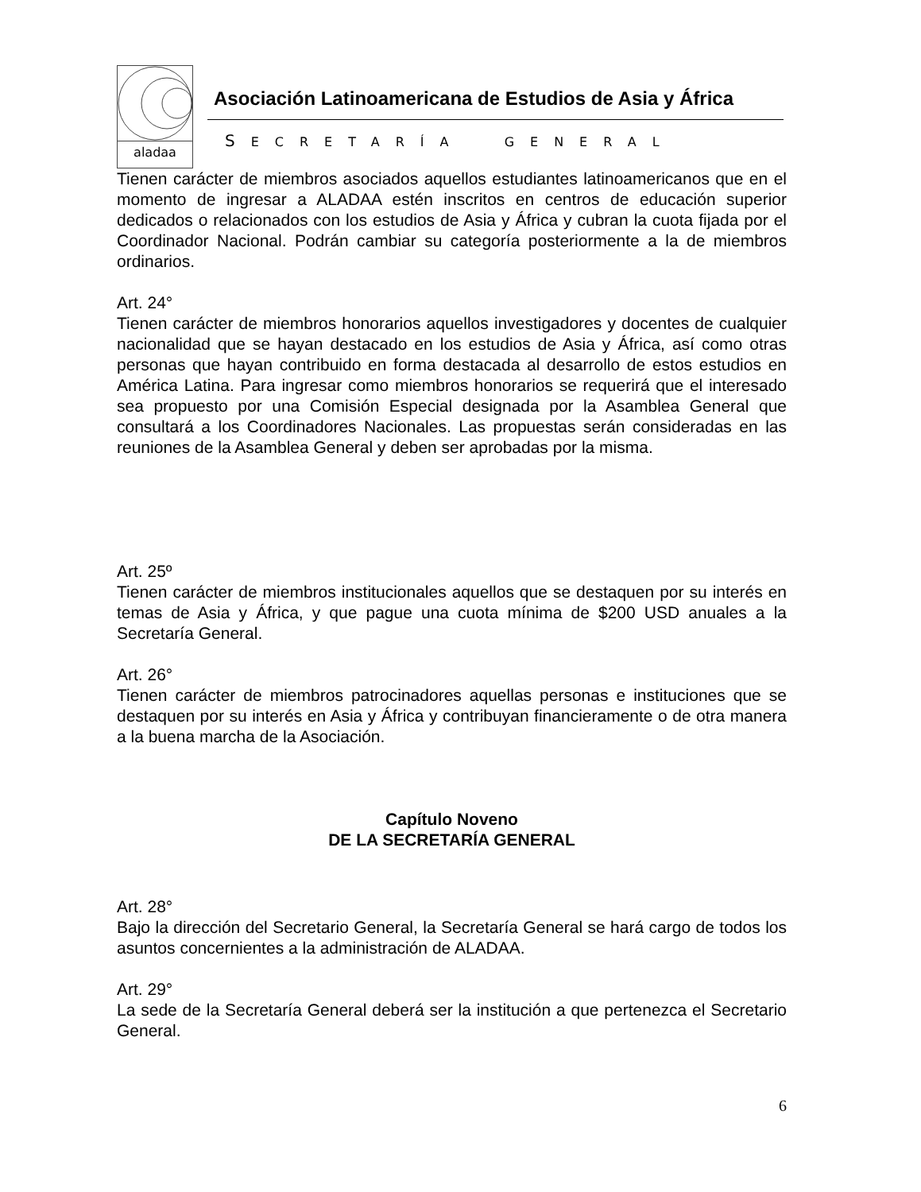aladaa
Asociación Latinoamericana de Estudios de Asia y África
SECRETARÍA GENERAL
Tienen carácter de miembros asociados aquellos estudiantes latinoamericanos que en el momento de ingresar a ALADAA estén inscritos en centros de educación superior dedicados o relacionados con los estudios de Asia y África y cubran la cuota fijada por el Coordinador Nacional. Podrán cambiar su categoría posteriormente a la de miembros ordinarios.
Art. 24°
Tienen carácter de miembros honorarios aquellos investigadores y docentes de cualquier nacionalidad que se hayan destacado en los estudios de Asia y África, así como otras personas que hayan contribuido en forma destacada al desarrollo de estos estudios en América Latina. Para ingresar como miembros honorarios se requerirá que el interesado sea propuesto por una Comisión Especial designada por la Asamblea General que consultará a los Coordinadores Nacionales. Las propuestas serán consideradas en las reuniones de la Asamblea General y deben ser aprobadas por la misma.
Art. 25º
Tienen carácter de miembros institucionales aquellos que se destaquen por su interés en temas de Asia y África, y que pague una cuota mínima de $200 USD anuales a la Secretaría General.
Art. 26°
Tienen carácter de miembros patrocinadores aquellas personas e instituciones que se destaquen por su interés en Asia y África y contribuyan financieramente o de otra manera a la buena marcha de la Asociación.
Capítulo Noveno
DE LA SECRETARÍA GENERAL
Art. 28°
Bajo la dirección del Secretario General, la Secretaría General se hará cargo de todos los asuntos concernientes a la administración de ALADAA.
Art. 29°
La sede de la Secretaría General deberá ser la institución a que pertenezca el Secretario General.
6